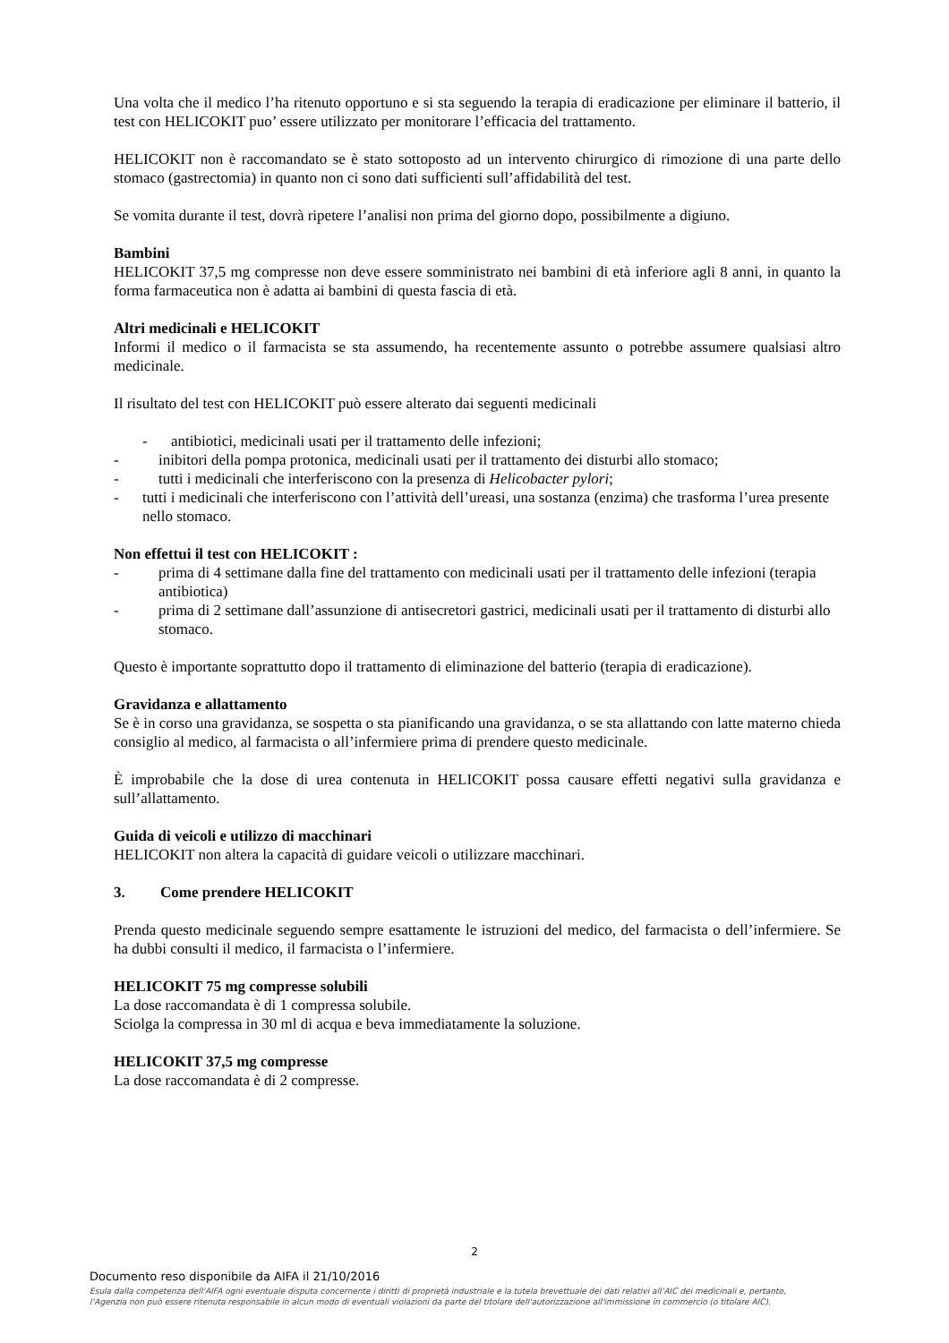Una volta che il medico l’ha ritenuto opportuno e si sta seguendo la terapia di eradicazione per eliminare il batterio, il test con HELICOKIT puo’ essere utilizzato per monitorare l’efficacia del trattamento.
HELICOKIT non è raccomandato se è stato sottoposto ad un intervento chirurgico di rimozione di una parte dello stomaco (gastrectomia) in quanto non ci sono dati sufficienti sull’affidabilità del test.
Se vomita durante il test, dovrà ripetere l’analisi non prima del giorno dopo, possibilmente a digiuno.
Bambini
HELICOKIT 37,5 mg compresse non deve essere somministrato nei bambini di età inferiore agli 8 anni, in quanto la forma farmaceutica non è adatta ai bambini di questa fascia di età.
Altri medicinali e HELICOKIT
Informi il medico o il farmacista se sta assumendo, ha recentemente assunto o potrebbe assumere qualsiasi altro medicinale.
Il risultato del test con HELICOKIT può essere alterato dai seguenti medicinali
- antibiotici, medicinali usati per il trattamento delle infezioni;
- inibitori della pompa protonica, medicinali usati per il trattamento dei disturbi allo stomaco;
- tutti i medicinali che interferiscono con la presenza di Helicobacter pylori;
- tutti i medicinali che interferiscono con l’attività dell’ureasi, una sostanza (enzima) che trasforma l’urea presente nello stomaco.
Non effettui il test con HELICOKIT :
- prima di 4 settimane dalla fine del trattamento con medicinali usati per il trattamento delle infezioni (terapia antibiotica)
- prima di 2 settimane dall’assunzione di antisecretori gastrici, medicinali usati per il trattamento di disturbi allo stomaco.
Questo è importante soprattutto dopo il trattamento di eliminazione del batterio (terapia di eradicazione).
Gravidanza e allattamento
Se è in corso una gravidanza, se sospetta o sta pianificando una gravidanza, o se sta allattando con latte materno chieda consiglio al medico, al farmacista o all’infermiere prima di prendere questo medicinale.
È improbabile che la dose di urea contenuta in HELICOKIT possa causare effetti negativi sulla gravidanza e sull’allattamento.
Guida di veicoli e utilizzo di macchinari
HELICOKIT non altera la capacità di guidare veicoli o utilizzare macchinari.
3. Come prendere HELICOKIT
Prenda questo medicinale seguendo sempre esattamente le istruzioni del medico, del farmacista o dell’infermiere. Se ha dubbi consulti il medico, il farmacista o l’infermiere.
HELICOKIT 75 mg compresse solubili
La dose raccomandata è di 1 compressa solubile.
Sciolga la compressa in 30 ml di acqua e beva immediatamente la soluzione.
HELICOKIT 37,5 mg compresse
La dose raccomandata è di 2 compresse.
2
Documento reso disponibile da AIFA il 21/10/2016
Esula dalla competenza dell’AIFA ogni eventuale disputa concernente i diritti di proprietà industriale e la tutela brevettuale dei dati relativi all’AIC dei medicinali e, pertanto, l’Agenzia non può essere ritenuta responsabile in alcun modo di eventuali violazioni da parte del titolare dell'autorizzazione all'immissione in commercio (o titolare AIC).